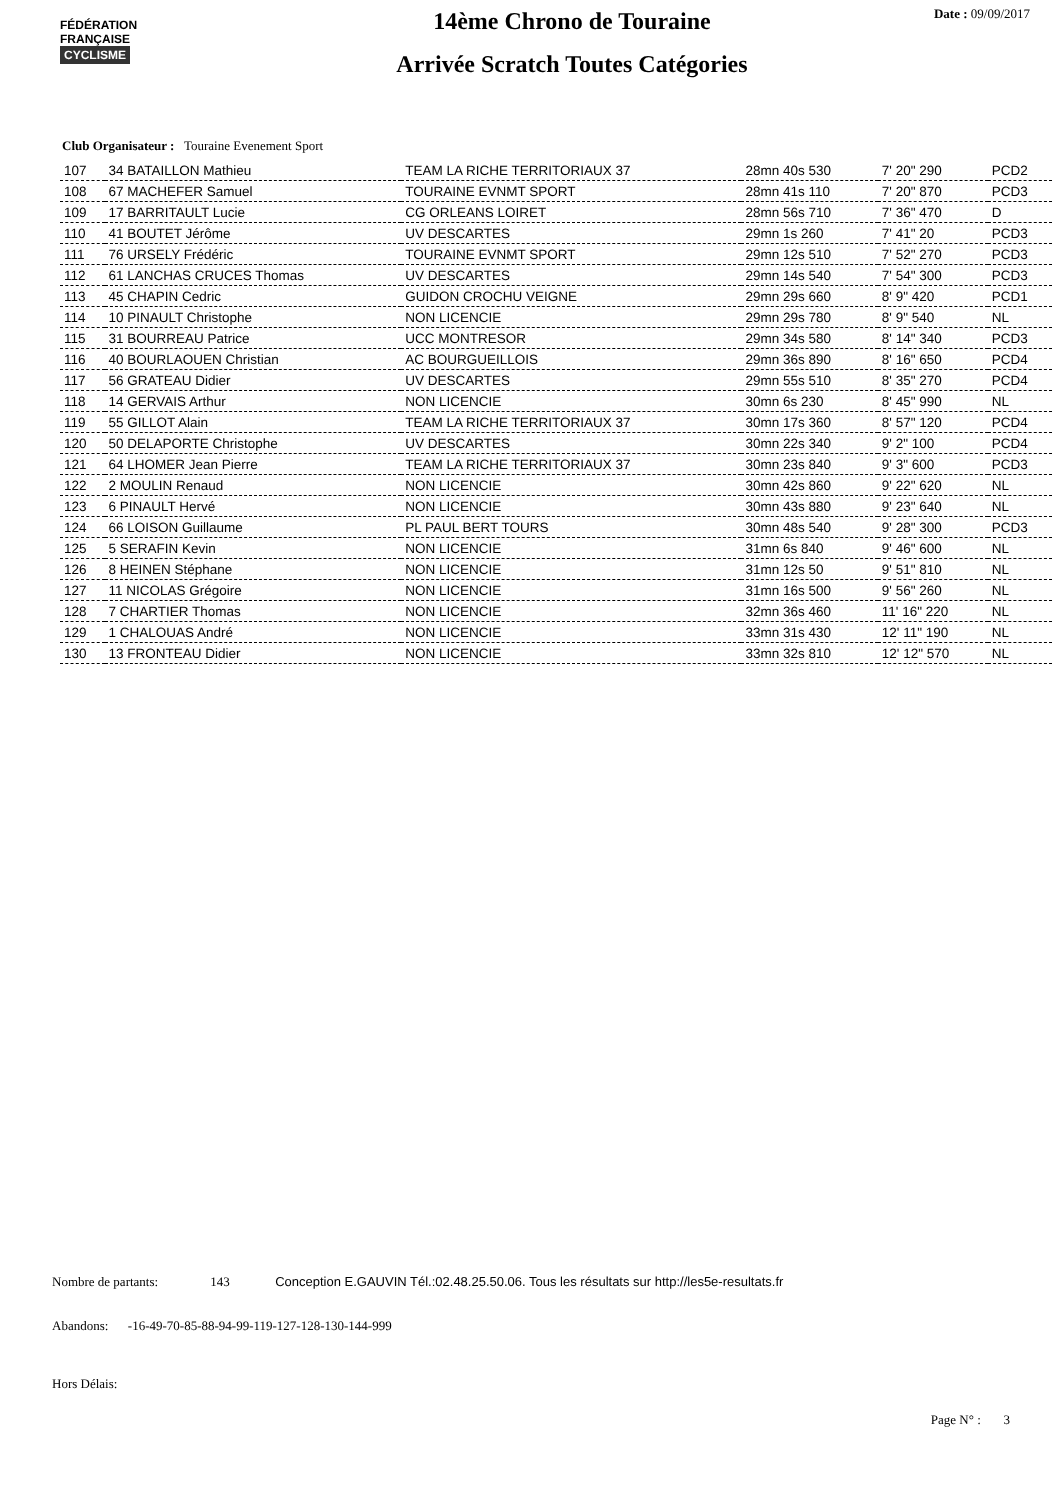FÉDÉRATION
FRANÇAISE
CYCLISME
14ème Chrono de Touraine
Arrivée Scratch Toutes Catégories
Date : 09/09/2017
Club Organisateur : Touraine Evenement Sport
| 107 | 34 BATAILLON Mathieu | TEAM LA RICHE TERRITORIAUX 37 | 28mn 40s 530 | 7' 20" 290 | PCD2 |
| 108 | 67 MACHEFER Samuel | TOURAINE EVNMT SPORT | 28mn 41s 110 | 7' 20" 870 | PCD3 |
| 109 | 17 BARRITAULT Lucie | CG ORLEANS LOIRET | 28mn 56s 710 | 7' 36" 470 | D |
| 110 | 41 BOUTET Jérôme | UV DESCARTES | 29mn 1s 260 | 7' 41" 20 | PCD3 |
| 111 | 76 URSELY Frédéric | TOURAINE EVNMT SPORT | 29mn 12s 510 | 7' 52" 270 | PCD3 |
| 112 | 61 LANCHAS CRUCES Thomas | UV DESCARTES | 29mn 14s 540 | 7' 54" 300 | PCD3 |
| 113 | 45 CHAPIN Cedric | GUIDON CROCHU VEIGNE | 29mn 29s 660 | 8' 9" 420 | PCD1 |
| 114 | 10 PINAULT Christophe | NON LICENCIE | 29mn 29s 780 | 8' 9" 540 | NL |
| 115 | 31 BOURREAU Patrice | UCC MONTRESOR | 29mn 34s 580 | 8' 14" 340 | PCD3 |
| 116 | 40 BOURLAOUEN Christian | AC BOURGUEILLOIS | 29mn 36s 890 | 8' 16" 650 | PCD4 |
| 117 | 56 GRATEAU Didier | UV DESCARTES | 29mn 55s 510 | 8' 35" 270 | PCD4 |
| 118 | 14 GERVAIS Arthur | NON LICENCIE | 30mn 6s 230 | 8' 45" 990 | NL |
| 119 | 55 GILLOT Alain | TEAM LA RICHE TERRITORIAUX 37 | 30mn 17s 360 | 8' 57" 120 | PCD4 |
| 120 | 50 DELAPORTE Christophe | UV DESCARTES | 30mn 22s 340 | 9' 2" 100 | PCD4 |
| 121 | 64 LHOMER Jean Pierre | TEAM LA RICHE TERRITORIAUX 37 | 30mn 23s 840 | 9' 3" 600 | PCD3 |
| 122 | 2 MOULIN Renaud | NON LICENCIE | 30mn 42s 860 | 9' 22" 620 | NL |
| 123 | 6 PINAULT Hervé | NON LICENCIE | 30mn 43s 880 | 9' 23" 640 | NL |
| 124 | 66 LOISON Guillaume | PL PAUL BERT TOURS | 30mn 48s 540 | 9' 28" 300 | PCD3 |
| 125 | 5 SERAFIN Kevin | NON LICENCIE | 31mn 6s 840 | 9' 46" 600 | NL |
| 126 | 8 HEINEN Stéphane | NON LICENCIE | 31mn 12s 50 | 9' 51" 810 | NL |
| 127 | 11 NICOLAS Grégoire | NON LICENCIE | 31mn 16s 500 | 9' 56" 260 | NL |
| 128 | 7 CHARTIER Thomas | NON LICENCIE | 32mn 36s 460 | 11' 16" 220 | NL |
| 129 | 1 CHALOUAS André | NON LICENCIE | 33mn 31s 430 | 12' 11" 190 | NL |
| 130 | 13 FRONTEAU Didier | NON LICENCIE | 33mn 32s 810 | 12' 12" 570 | NL |
Nombre de partants: 143 Conception E.GAUVIN Tél.:02.48.25.50.06. Tous les résultats sur http://les5e-resultats.fr
Abandons: -16-49-70-85-88-94-99-119-127-128-130-144-999
Hors Délais:
Page N° : 3